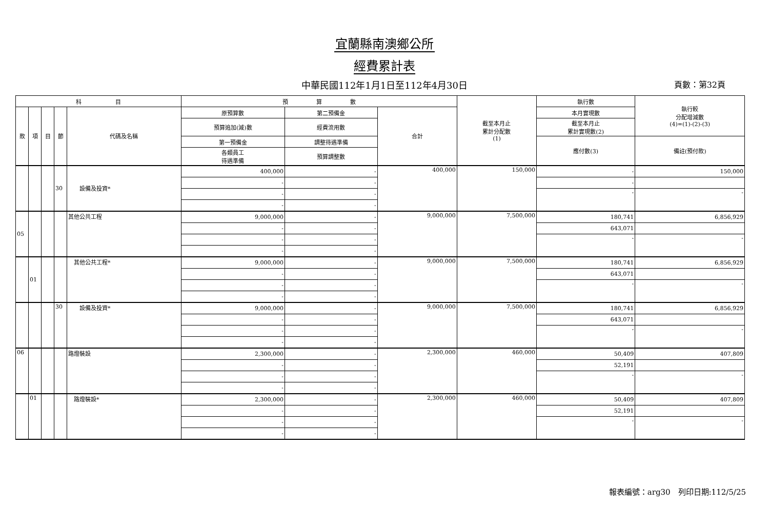宜蘭縣南澳鄉公所
經費累計表
中華民國112年1月1日至112年4月30日
頁數：第32頁
| 科 目 | | | | | 預 算 數 | | | 截至本月止 累計分配數 (1) | 執行數 | 執行較 分配增減數 (4)=(1)-(2)-(3) |
| --- | --- | --- | --- | --- | --- | --- | --- | --- | --- | --- |
| 款 | 項 | 目 | 節 | 代碼及名稱 | 原預算數 | 第二預備金 | 合計 | | 本月實現數 | |
| | | | | | 預算追加(減)數 | 經費流用數 | | | 截至本月止 累計實現數(2) | |
| | | | | | 第一預備金 | 調整待遇準備 | | | 應付數(3) | 備註(預付款) |
| | | | | | 各類員工 待遇準備 | 預算調整數 | | | | |
| | | | 30 | 設備及投資* | 400,000 | - | 400,000 | 150,000 | - | 150,000 |
| | | | | | - | - | | | - | |
| | | | | | - | - | | | - | - |
| | | | | | - | - | | | | |
| 05 | | | | 其他公共工程 | 9,000,000 | - | 9,000,000 | 7,500,000 | 180,741 | 6,856,929 |
| | | | | | - | - | | | 643,071 | |
| | | | | | - | - | | | - | - |
| | | | | | - | - | | | | |
| | 01 | | | 其他公共工程* | 9,000,000 | - | 9,000,000 | 7,500,000 | 180,741 | 6,856,929 |
| | | | | | - | - | | | 643,071 | |
| | | | | | - | - | | | - | - |
| | | | | | - | - | | | | |
| | | | 30 | 設備及投資* | 9,000,000 | - | 9,000,000 | 7,500,000 | 180,741 | 6,856,929 |
| | | | | | - | - | | | 643,071 | |
| | | | | | - | - | | | - | - |
| | | | | | - | - | | | | |
| 06 | | | | 路燈裝設 | 2,300,000 | - | 2,300,000 | 460,000 | 50,409 | 407,809 |
| | | | | | - | - | | | 52,191 | |
| | | | | | - | - | | | - | - |
| | | | | | - | - | | | | |
| | 01 | | | 路燈裝設* | 2,300,000 | - | 2,300,000 | 460,000 | 50,409 | 407,809 |
| | | | | | - | - | | | 52,191 | |
| | | | | | - | - | | | - | - |
| | | | | | - | - | | | | |
報表編號：arg30　列印日期:112/5/25